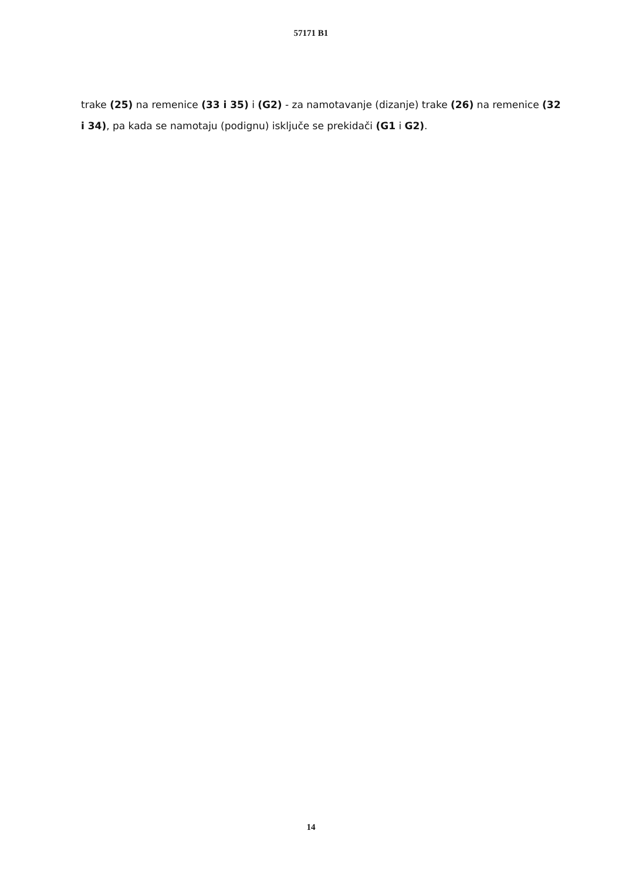57171 B1
trake (25) na remenice (33 i 35) i (G2) - za namotavanje (dizanje) trake (26) na remenice (32 i 34), pa kada se namotaju (podignu) isključe se prekidači (G1 i G2).
14